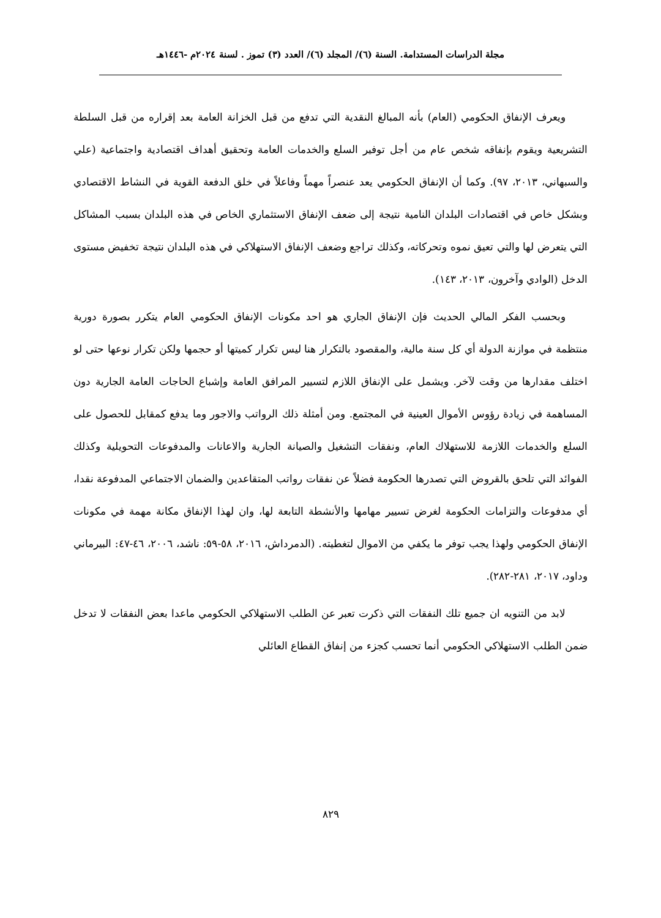مجلة الدراسات المستدامة. السنة (٦)/ المجلد (٦)/ العدد (٣) تموز . لسنة ٢٠٢٤م -١٤٤٦هـ
ويعرف الإنفاق الحكومي (العام) بأنه المبالغ النقدية التي تدفع من قبل الخزانة العامة بعد إقراره من قبل السلطة التشريعية ويقوم بإنفاقه شخص عام من أجل توفير السلع والخدمات العامة وتحقيق أهداف اقتصادية واجتماعية (علي والسبهاني، ٢٠١٣، ٩٧). وكما أن الإنفاق الحكومي يعد عنصراً مهماً وفاعلاً في خلق الدفعة القوية في النشاط الاقتصادي وبشكل خاص في اقتصادات البلدان النامية نتيجة إلى ضعف الإنفاق الاستثماري الخاص في هذه البلدان بسبب المشاكل التي يتعرض لها والتي تعيق نموه وتحركاته، وكذلك تراجع وضعف الإنفاق الاستهلاكي في هذه البلدان نتيجة تخفيض مستوى الدخل (الوادي وآخرون، ٢٠١٣، ١٤٣).
وبحسب الفكر المالي الحديث فإن الإنفاق الجاري هو احد مكونات الإنفاق الحكومي العام يتكرر بصورة دورية منتظمة في موازنة الدولة أي كل سنة مالية، والمقصود بالتكرار هنا ليس تكرار كميتها أو حجمها ولكن تكرار نوعها حتى لو اختلف مقدارها من وقت لآخر. ويشمل على الإنفاق اللازم لتسيير المرافق العامة وإشباع الحاجات العامة الجارية دون المساهمة في زيادة رؤوس الأموال العينية في المجتمع. ومن أمثلة ذلك الرواتب والاجور وما يدفع كمقابل للحصول على السلع والخدمات اللازمة للاستهلاك العام، ونفقات التشغيل والصيانة الجارية والاعانات والمدفوعات التحويلية وكذلك الفوائد التي تلحق بالقروض التي تصدرها الحكومة فضلاً عن نفقات رواتب المتقاعدين والضمان الاجتماعي المدفوعة نقدا، أي مدفوعات والتزامات الحكومة لغرض تسيير مهامها والأنشطة التابعة لها، وان لهذا الإنفاق مكانة مهمة في مكونات الإنفاق الحكومي ولهذا يجب توفر ما يكفي من الاموال لتغطيته. (الدمرداش، ٢٠١٦، ٥٨-٥٩: ناشد، ٢٠٠٦، ٤٦-٤٧: البيرماني وداود، ٢٠١٧، ٢٨١-٢٨٢).
لابد من التنويه ان جميع تلك النفقات التي ذكرت تعبر عن الطلب الاستهلاكي الحكومي ماعدا بعض النفقات لا تدخل ضمن الطلب الاستهلاكي الحكومي أنما تحسب كجزء من إنفاق القطاع العائلي
٨٢٩